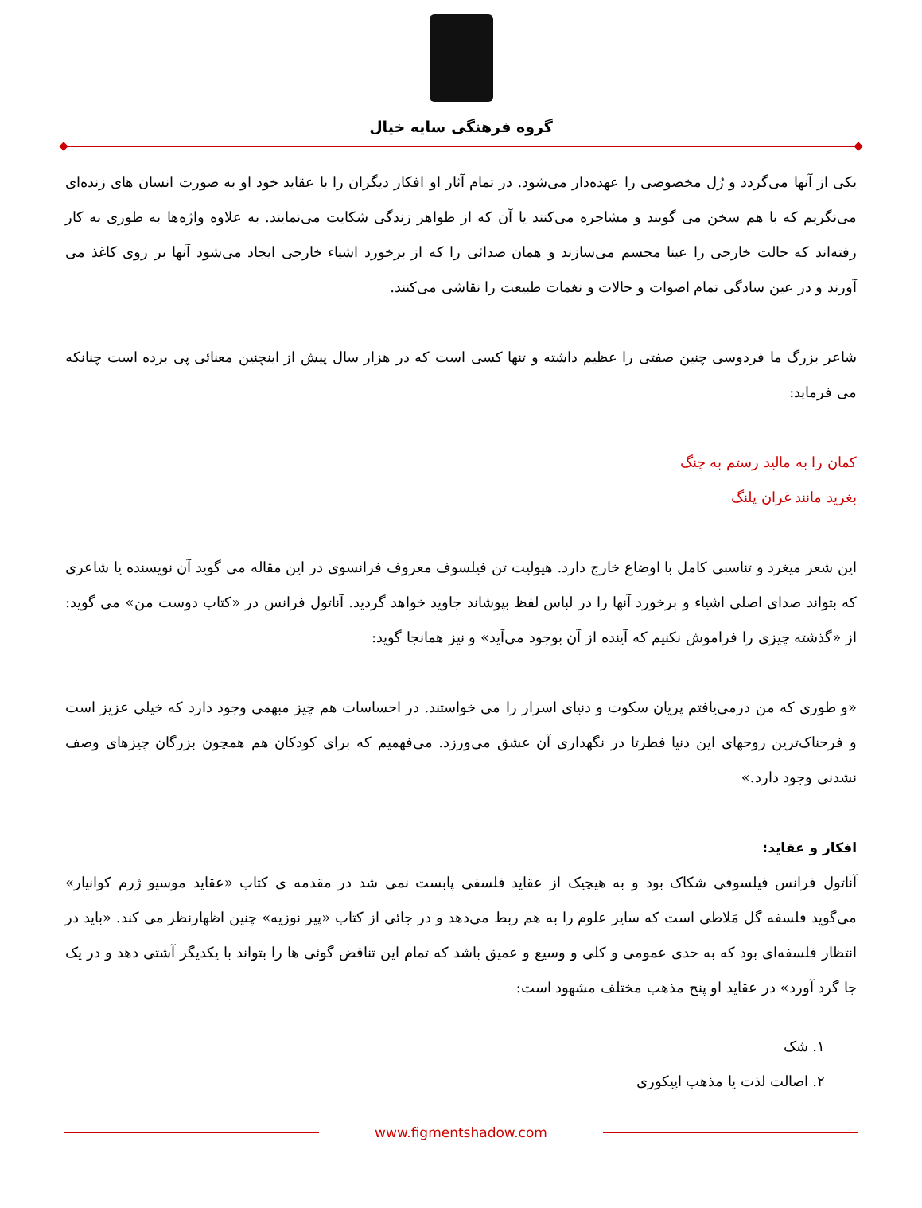گروه فرهنگی سایه خیال
یکی از آنها می‌گردد و رُل مخصوصی را عهده‌دار می‌شود. در تمام آثار او افکار دیگران را با عقاید خود او به صورت انسان های زنده‌ای می‌نگریم که با هم سخن می گویند و مشاجره می‌کنند یا آن که از ظواهر زندگی شکایت می‌نمایند. به علاوه واژه‌ها به طوری به کار رفته‌اند که حالت خارجی را عینا مجسم می‌سازند و همان صدائی را که از برخورد اشیاء خارجی ایجاد می‌شود آنها بر روی کاغذ می آورند و در عین سادگی تمام اصوات و حالات و نغمات طبیعت را نقاشی می‌کنند.
شاعر بزرگ ما فردوسی چنین صفتی را عظیم داشته و تنها کسی است که در هزار سال پیش از اینچنین معنائی پی برده است چنانکه می فرماید:
کمان را به مالید رستم به چنگ
بغرید مانند غران پلنگ
این شعر میغرد و تناسبی کامل با اوضاع خارج دارد. هیولیت تن فیلسوف معروف فرانسوی در این مقاله می گوید آن نویسنده یا شاعری که بتواند صدای اصلی اشیاء و برخورد آنها را در لباس لفظ بپوشاند جاوید خواهد گردید. آناتول فرانس در «کتاب دوست من» می گوید: از «گذشته چیزی را فراموش نکنیم که آینده از آن بوجود می‌آید» و نیز همانجا گوید:
«و طوری که من درمی‌یافتم پریان سکوت و دنیای اسرار را می خواستند. در احساسات هم چیز مبهمی وجود دارد که خیلی عزیز است و فرحناک‌ترین روحهای این دنیا فطرتا در نگهداری آن عشق می‌ورزد. می‌فهمیم که برای کودکان هم همچون بزرگان چیزهای وصف نشدنی وجود دارد.»
افکار و عقاید:
آناتول فرانس فیلسوفی شکاک بود و به هیچیک از عقاید فلسفی پابست نمی شد در مقدمه ی کتاب «عقاید موسیو ژرم کوانیار» می‌گوید فلسفه گل مَلاطی است که سایر علوم را به هم ربط می‌دهد و در جائی از کتاب «پیر نوزیه» چنین اظهارنظر می کند. «باید در انتظار فلسفه‌ای بود که به حدی عمومی و کلی و وسیع و عمیق باشد که تمام این تناقض گوئی ها را بتواند با یکدیگر آشتی دهد و در یک جا گرد آورد» در عقاید او پنج مذهب مختلف مشهود است:
۱. شک
۲. اصالت لذت یا مذهب اپیکوری
www.figmentshadow.com